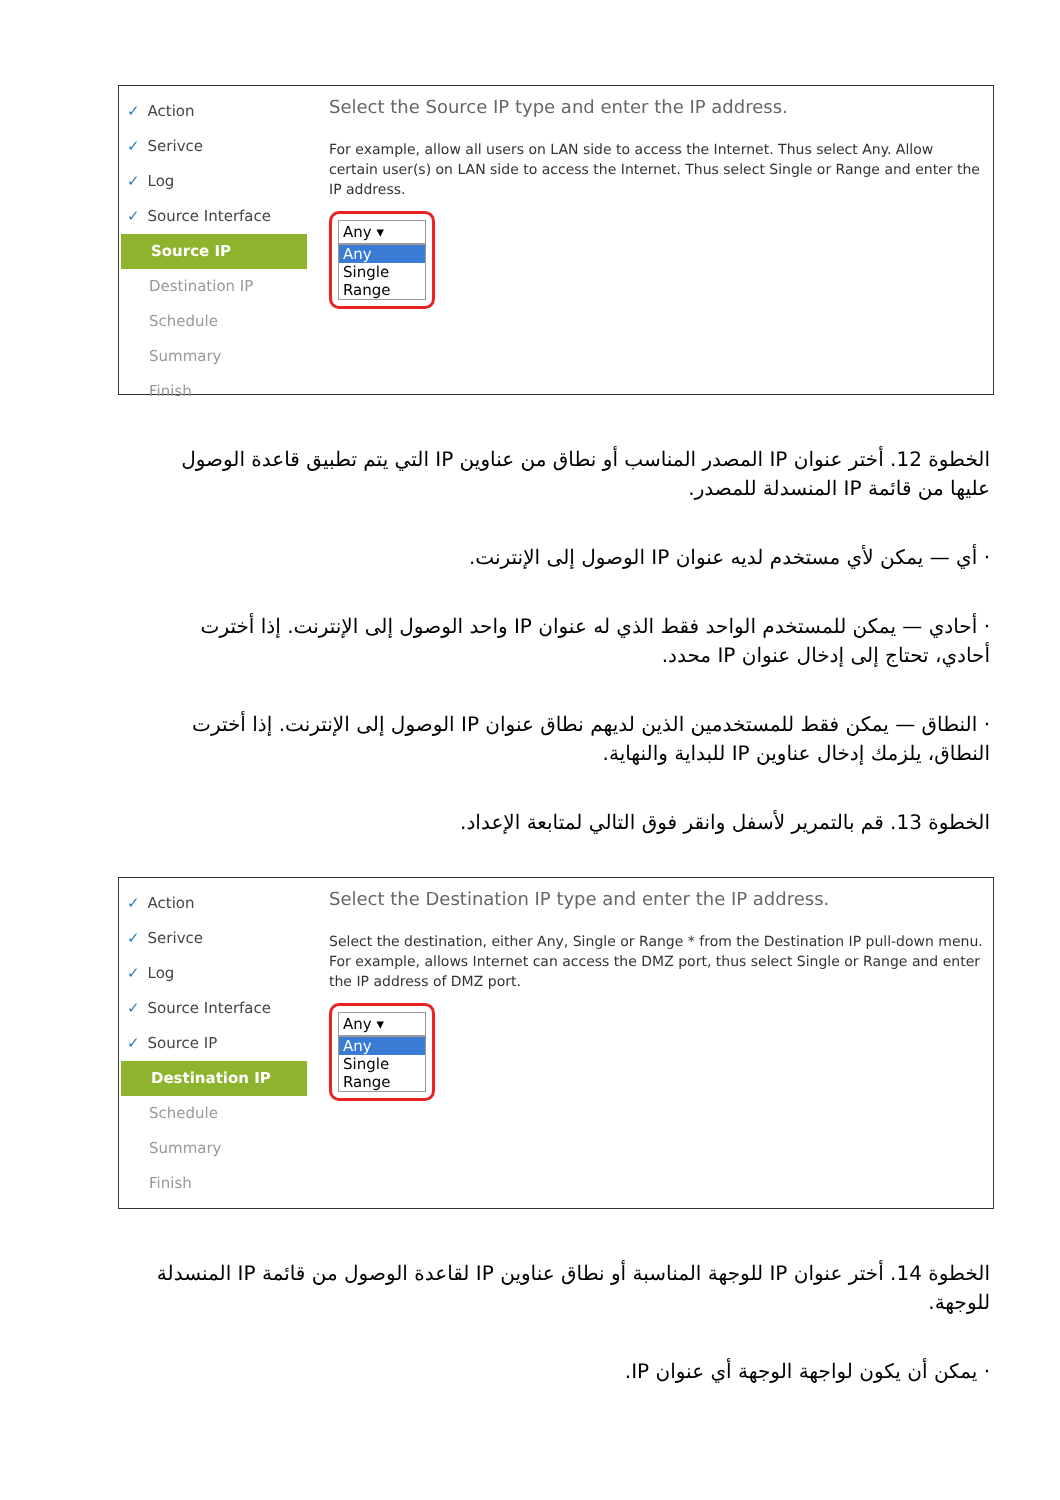✓ Action
✓ Serivce
✓ Log
✓ Source Interface
Source IP
Destination IP
Schedule
Summary
Finish
Select the Source IP type and enter the IP address.
For example, allow all users on LAN side to access the Internet. Thus select Any. Allow certain user(s) on LAN side to access the Internet. Thus select Single or Range and enter the IP address.
Any ▾
Any
Single
Range
الخطوة 12. أختر عنوان IP المصدر المناسب أو نطاق من عناوين IP التي يتم تطبيق قاعدة الوصول عليها من قائمة IP المنسدلة للمصدر.
· أي — يمكن لأي مستخدم لديه عنوان IP الوصول إلى الإنترنت.
· أحادي — يمكن للمستخدم الواحد فقط الذي له عنوان IP واحد الوصول إلى الإنترنت. إذا أخترت أحادي، تحتاج إلى إدخال عنوان IP محدد.
· النطاق — يمكن فقط للمستخدمين الذين لديهم نطاق عنوان IP الوصول إلى الإنترنت. إذا أخترت النطاق، يلزمك إدخال عناوين IP للبداية والنهاية.
الخطوة 13. قم بالتمرير لأسفل وانقر فوق التالي لمتابعة الإعداد.
✓ Action
✓ Serivce
✓ Log
✓ Source Interface
✓ Source IP
Destination IP
Schedule
Summary
Finish
Select the Destination IP type and enter the IP address.
Select the destination, either Any, Single or Range * from the Destination IP pull-down menu. For example, allows Internet can access the DMZ port, thus select Single or Range and enter the IP address of DMZ port.
Any ▾
Any
Single
Range
الخطوة 14. أختر عنوان IP للوجهة المناسبة أو نطاق عناوين IP لقاعدة الوصول من قائمة IP المنسدلة للوجهة.
· يمكن أن يكون لواجهة الوجهة أي عنوان IP.